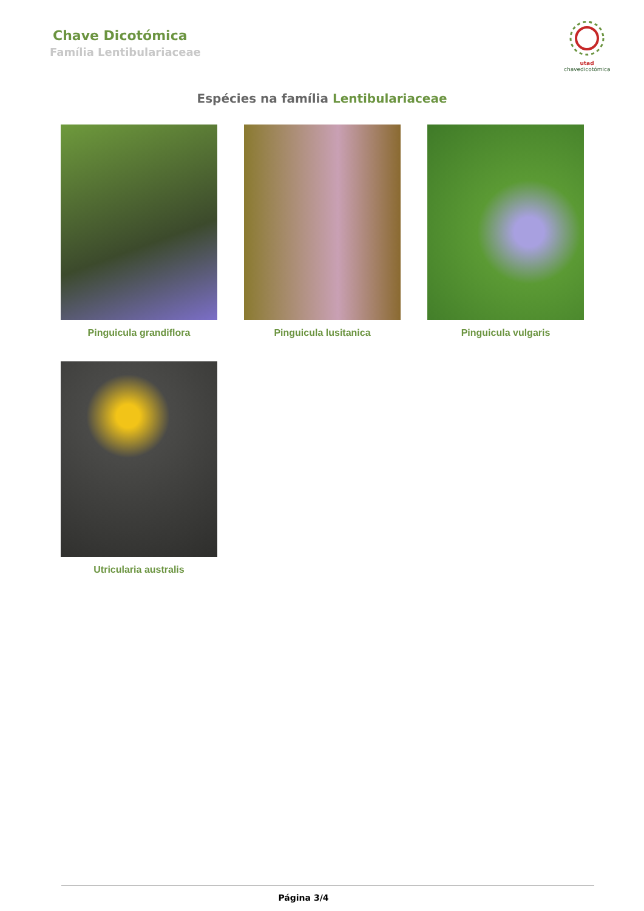Chave Dicotómica
Família Lentibulariaceae
utad
chavedicotómica
Espécies na família Lentibulariaceae
Pinguicula grandiflora
Pinguicula lusitanica
Pinguicula vulgaris
Utricularia australis
Página 3/4